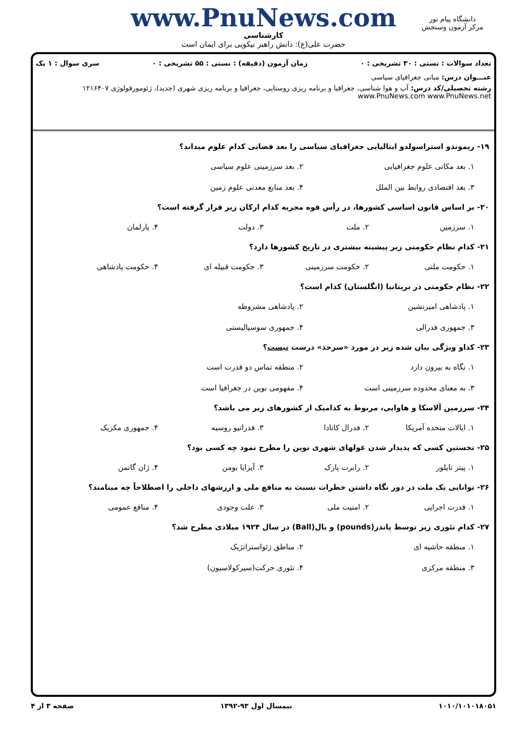دانشگاه پیام نور
مرکز آزمون وسنجش
www.PnuNews.com
کارشناسی
حضرت علی(ع): دانش راهبر نیکویی برای ایمان است
تعداد سوالات : تستی : ۳۰ تشریحی : ۰ زمان آزمون (دقیقه) : تستی : ۵۵ تشریحی : ۰ سری سوال : ۱ یک
عنـــوان درس: مبانی جغرافیای سیاسی
رشته تحصیلی/کد درس: آب و هوا شناسی، جغرافیا و برنامه ریزی روستایی، جغرافیا و برنامه ریزی شهری (جدید)، ژئومورفولوژی ۱۲۱۶۴۰۷ www.PnuNews.com www.PnuNews.net
۱۹- ریموندو استراسولدو ایتالیایی جغرافیای سیاسی را بعد فضایی کدام علوم میداند؟
۱. بعد مکانی علوم جغرافیایی ۲. بعد سرزمینی علوم سیاسی ۳. بعد اقتصادی روابط بین الملل ۴. بعد منابع معدنی علوم زمین
۲۰- بر اساس قانون اساسی کشورها، در رأس قوه مجریه کدام ارکان زیر قرار گرفته است؟
۱. سرزمین ۲. ملت ۳. دولت ۴. پارلمان
۲۱- کدام نظام حکومتی زیر پیشینه بیشتری در تاریخ کشورها دارد؟
۱. حکومت ملتی ۲. حکومت سرزمینی ۳. حکومت قبیله ای ۴. حکومت پادشاهی
۲۲- نظام حکومتی در بریتانیا (انگلستان) کدام است؟
۱. پادشاهی امیرنشین ۲. پادشاهی مشروطه ۳. جمهوری فدرالی ۴. جمهوری سوسیالیستی
۲۳- کداو ویژگی بیان شده زیر در مورد «سرحد» درست نیست؟
۱. نگاه به بیرون دارد ۲. منطقه تماس دو قدرت است ۳. به معنای محدوده سرزمینی است ۴. مفهومی نوین در جغرافیا است
۲۴- سرزمین آلاسکا و هاوایی، مربوط به کدامیک از کشورهای زیر می باشد؟
۱. ایالات متحده آمریکا ۲. فدرال کانادا ۳. فدراتیو روسیه ۴. جمهوری مکزیک
۲۵- نخستین کسی که پدیدار شدن غولهای شهری نوین را مطرح نمود چه کسی بود؟
۱. پیتر تایلور ۲. رابرت پارک ۳. آیزایا بومن ۴. ژان گاتمن
۲۶- توانایی یک ملت در دور نگاه داشتن خطرات نسبت به منافع ملی و ارزشهای داخلی را اصطلاحاً چه مینامند؟
۱. قدرت اجرایی ۲. امنیت ملی ۳. علت وجودی ۴. منافع عمومی
۲۷- کدام تئوری زیر توسط پاندز(pounds) و بال(Ball) در سال ۱۹۲۴ میلادی مطرح شد؟
۱. منطقه حاشیه ای ۲. مناطق ژئواستراتژیک ۳. منطقه مرکزی ۴. تئوری حرکت(سیرکولاسیون)
۱۰۱۰/۱۰۱۰۱۸۰۵۱ نیمسال اول ۹۳-۱۳۹۲ صفحه ۳ از ۴